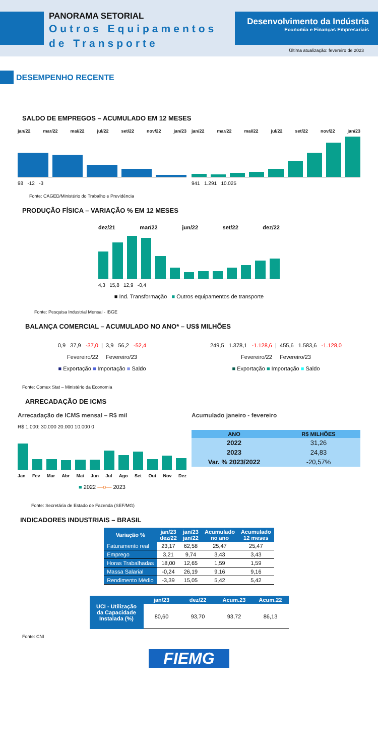PANORAMA SETORIAL
Outros Equipamentos de Transporte
Desenvolvimento da Indústria
Economia e Finanças Empresariais
Última atualização: fevereiro de 2023
DESEMPENHO RECENTE
SALDO DE EMPREGOS – ACUMULADO EM 12 MESES
jan/22 mar/22 mai/22 jul/22 set/22 nov/22 jan/23
98 -12 -3
jan/22 mar/22 mai/22 jul/22 set/22 nov/22 jan/23
941 1.291 10.025
Fonte: CAGED/Ministério do Trabalho e Previdência
PRODUÇÃO FÍSICA – VARIAÇÃO % EM 12 MESES
dez/21 mar/22 jun/22 set/22 dez/22
4,3 15,8 12,9 -0,4
■ Ind. Transformação ■ Outros equipamentos de transporte
Fonte: Pesquisa Industrial Mensal - IBGE
BALANÇA COMERCIAL – ACUMULADO NO ANO* – US$ MILHÕES
0,9 37,9 -37,0 | 3,9 56,2 -52,4
Fevereiro/22 Fevereiro/23
■ Exportação ■ Importação ■ Saldo
249,5 1.378,1 -1.128,6 | 455,6 1.583,6 -1.128,0
Fevereiro/22 Fevereiro/23
■ Exportação ■ Importação ■ Saldo
Fonte: Comex Stat – Ministério da Economia
ARRECADAÇÃO DE ICMS
Arrecadação de ICMS mensal – R$ mil
R$ 1.000: 30.000 20.000 10.000 0
Jan Fev Mar Abr Mai Jun Jul Ago Set Out Nov Dez
■ 2022 —o— 2023
Acumulado janeiro - fevereiro
| ANO | R$ MILHÕES |
| --- | --- |
| 2022 | 31,26 |
| 2023 | 24,83 |
| Var. % 2023/2022 | -20,57% |
Fonte: Secretária de Estado de Fazenda (SEF/MG)
INDICADORES INDUSTRIAIS – BRASIL
| Variação % | jan/23 dez/22 | jan/23 jan/22 | Acumulado no ano | Acumulado 12 meses |
| --- | --- | --- | --- | --- |
| Faturamento real | 23,17 | 62,58 | 25,47 | 25,47 |
| Emprego | 3,21 | 9,74 | 3,43 | 3,43 |
| Horas Trabalhadas | 18,00 | 12,65 | 1,59 | 1,59 |
| Massa Salarial | -0,24 | 26,19 | 9,16 | 9,16 |
| Rendimento Médio | -3,39 | 15,05 | 5,42 | 5,42 |
| UCI - Utilização da Capacidade Instalada (%) | jan/23 | dez/22 | Acum.23 | Acum.22 |
| --- | --- | --- | --- | --- |
| | 80,60 | 93,70 | 93,72 | 86,13 |
Fonte: CNI
FIEMG